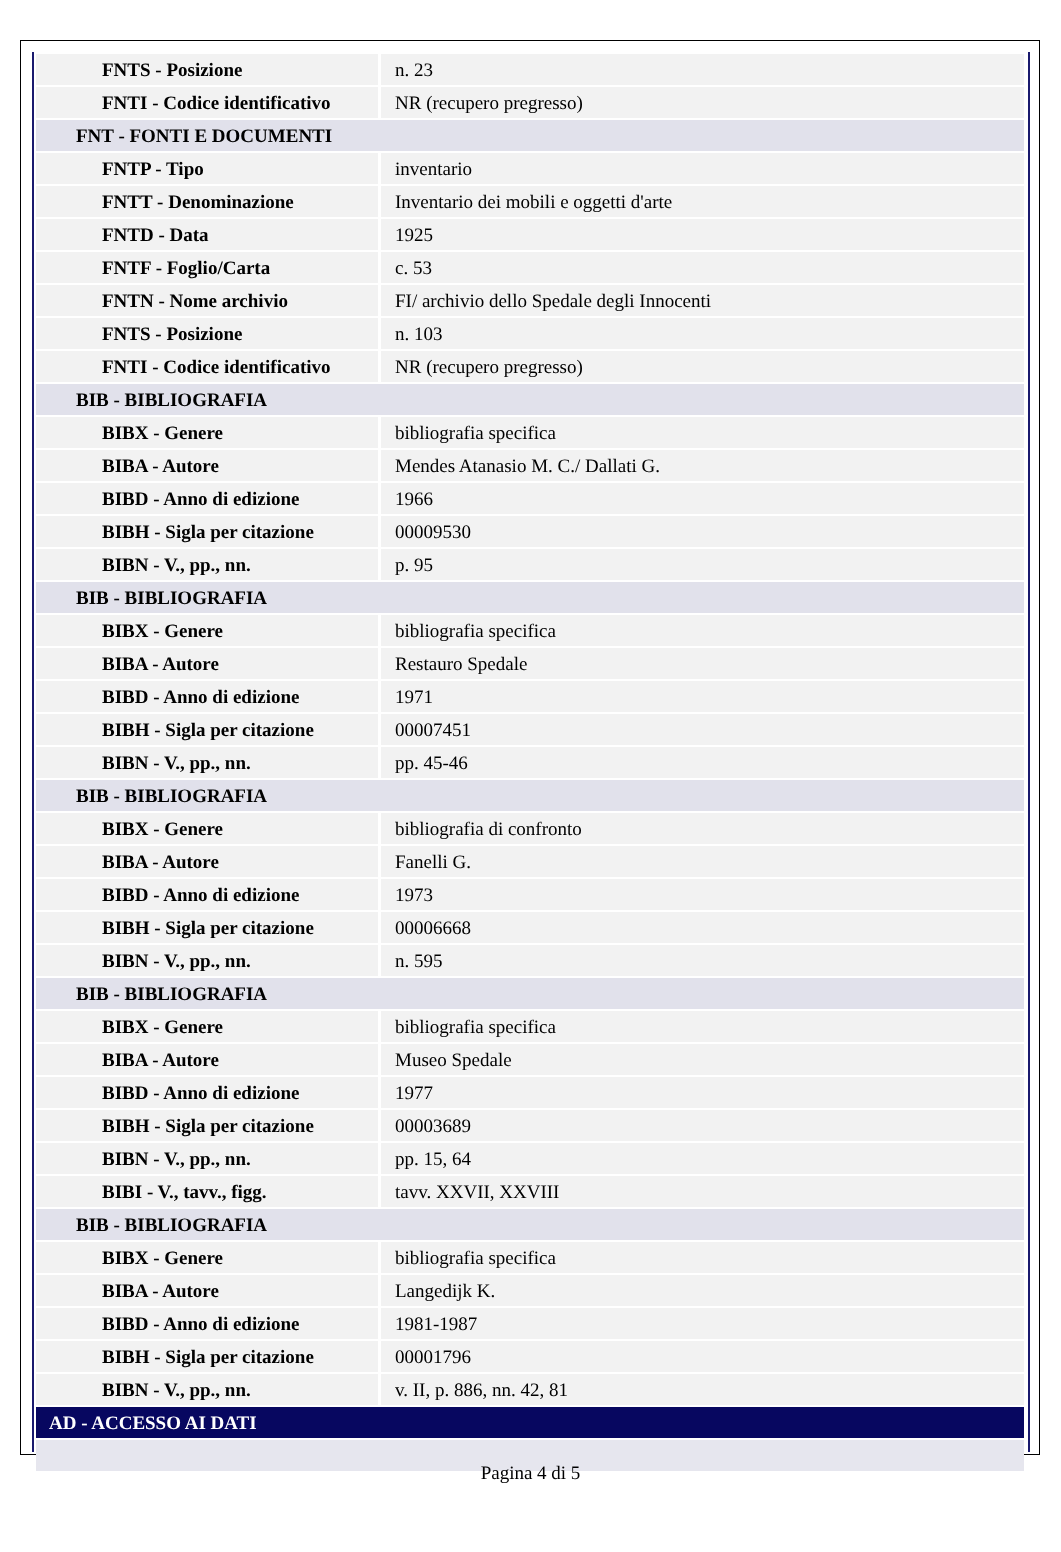| FNTS - Posizione | n. 23 |
| FNTI - Codice identificativo | NR (recupero pregresso) |
| FNT - FONTI E DOCUMENTI | |
| FNTP - Tipo | inventario |
| FNTT - Denominazione | Inventario dei mobili e oggetti d'arte |
| FNTD - Data | 1925 |
| FNTF - Foglio/Carta | c. 53 |
| FNTN - Nome archivio | FI/ archivio dello Spedale degli Innocenti |
| FNTS - Posizione | n. 103 |
| FNTI - Codice identificativo | NR (recupero pregresso) |
| BIB - BIBLIOGRAFIA | |
| BIBX - Genere | bibliografia specifica |
| BIBA - Autore | Mendes Atanasio M. C./ Dallati G. |
| BIBD - Anno di edizione | 1966 |
| BIBH - Sigla per citazione | 00009530 |
| BIBN - V., pp., nn. | p. 95 |
| BIB - BIBLIOGRAFIA | |
| BIBX - Genere | bibliografia specifica |
| BIBA - Autore | Restauro Spedale |
| BIBD - Anno di edizione | 1971 |
| BIBH - Sigla per citazione | 00007451 |
| BIBN - V., pp., nn. | pp. 45-46 |
| BIB - BIBLIOGRAFIA | |
| BIBX - Genere | bibliografia di confronto |
| BIBA - Autore | Fanelli G. |
| BIBD - Anno di edizione | 1973 |
| BIBH - Sigla per citazione | 00006668 |
| BIBN - V., pp., nn. | n. 595 |
| BIB - BIBLIOGRAFIA | |
| BIBX - Genere | bibliografia specifica |
| BIBA - Autore | Museo Spedale |
| BIBD - Anno di edizione | 1977 |
| BIBH - Sigla per citazione | 00003689 |
| BIBN - V., pp., nn. | pp. 15, 64 |
| BIBI - V., tavv., figg. | tavv. XXVII, XXVIII |
| BIB - BIBLIOGRAFIA | |
| BIBX - Genere | bibliografia specifica |
| BIBA - Autore | Langedijk K. |
| BIBD - Anno di edizione | 1981-1987 |
| BIBH - Sigla per citazione | 00001796 |
| BIBN - V., pp., nn. | v. II, p. 886, nn. 42, 81 |
| AD - ACCESSO AI DATI | |
Pagina 4 di 5